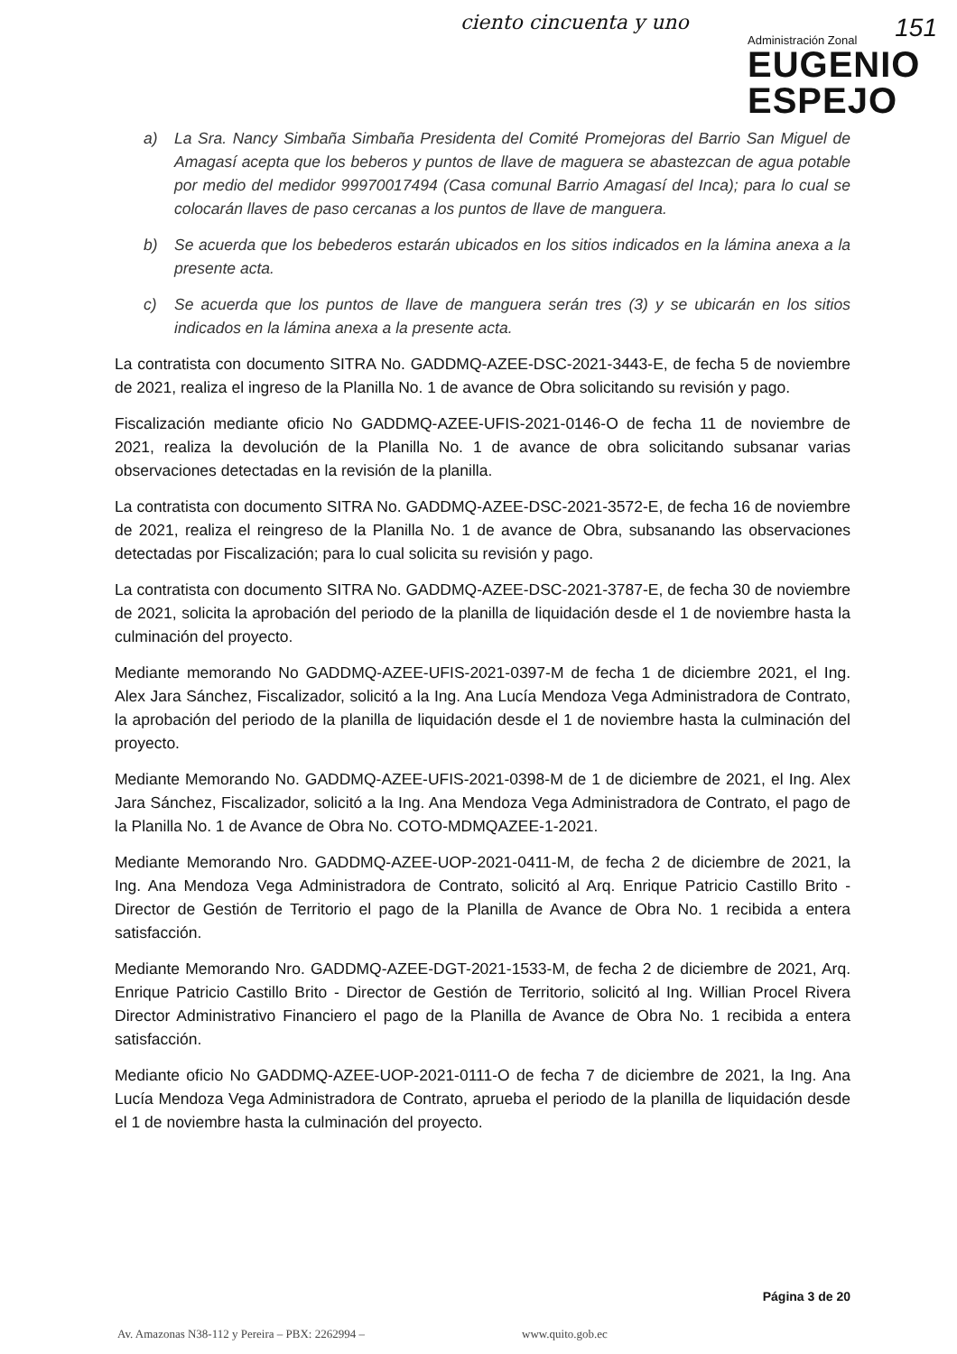ciento cincuenta y uno
Administración Zonal
EUGENIO
ESPEJO
151
a) La Sra. Nancy Simbaña Simbaña Presidenta del Comité Promejoras del Barrio San Miguel de Amagasí acepta que los beberos y puntos de llave de maguera se abastezcan de agua potable por medio del medidor 99970017494 (Casa comunal Barrio Amagasí del Inca); para lo cual se colocarán llaves de paso cercanas a los puntos de llave de manguera.
b) Se acuerda que los bebederos estarán ubicados en los sitios indicados en la lámina anexa a la presente acta.
c) Se acuerda que los puntos de llave de manguera serán tres (3) y se ubicarán en los sitios indicados en la lámina anexa a la presente acta.
La contratista con documento SITRA No. GADDMQ-AZEE-DSC-2021-3443-E, de fecha 5 de noviembre de 2021, realiza el ingreso de la Planilla No. 1 de avance de Obra solicitando su revisión y pago.
Fiscalización mediante oficio No GADDMQ-AZEE-UFIS-2021-0146-O de fecha 11 de noviembre de 2021, realiza la devolución de la Planilla No. 1 de avance de obra solicitando subsanar varias observaciones detectadas en la revisión de la planilla.
La contratista con documento SITRA No. GADDMQ-AZEE-DSC-2021-3572-E, de fecha 16 de noviembre de 2021, realiza el reingreso de la Planilla No. 1 de avance de Obra, subsanando las observaciones detectadas por Fiscalización; para lo cual solicita su revisión y pago.
La contratista con documento SITRA No. GADDMQ-AZEE-DSC-2021-3787-E, de fecha 30 de noviembre de 2021, solicita la aprobación del periodo de la planilla de liquidación desde el 1 de noviembre hasta la culminación del proyecto.
Mediante memorando No GADDMQ-AZEE-UFIS-2021-0397-M de fecha 1 de diciembre 2021, el Ing. Alex Jara Sánchez, Fiscalizador, solicitó a la Ing. Ana Lucía Mendoza Vega Administradora de Contrato, la aprobación del periodo de la planilla de liquidación desde el 1 de noviembre hasta la culminación del proyecto.
Mediante Memorando No. GADDMQ-AZEE-UFIS-2021-0398-M de 1 de diciembre de 2021, el Ing. Alex Jara Sánchez, Fiscalizador, solicitó a la Ing. Ana Mendoza Vega Administradora de Contrato, el pago de la Planilla No. 1 de Avance de Obra No. COTO-MDMQAZEE-1-2021.
Mediante Memorando Nro. GADDMQ-AZEE-UOP-2021-0411-M, de fecha 2 de diciembre de 2021, la Ing. Ana Mendoza Vega Administradora de Contrato, solicitó al Arq. Enrique Patricio Castillo Brito - Director de Gestión de Territorio el pago de la Planilla de Avance de Obra No. 1 recibida a entera satisfacción.
Mediante Memorando Nro. GADDMQ-AZEE-DGT-2021-1533-M, de fecha 2 de diciembre de 2021, Arq. Enrique Patricio Castillo Brito - Director de Gestión de Territorio, solicitó al Ing. Willian Procel Rivera Director Administrativo Financiero el pago de la Planilla de Avance de Obra No. 1 recibida a entera satisfacción.
Mediante oficio No GADDMQ-AZEE-UOP-2021-0111-O de fecha 7 de diciembre de 2021, la Ing. Ana Lucía Mendoza Vega Administradora de Contrato, aprueba el periodo de la planilla de liquidación desde el 1 de noviembre hasta la culminación del proyecto.
Página 3 de 20
Av. Amazonas N38-112 y Pereira – PBX: 2262994 –
www.quito.gob.ec